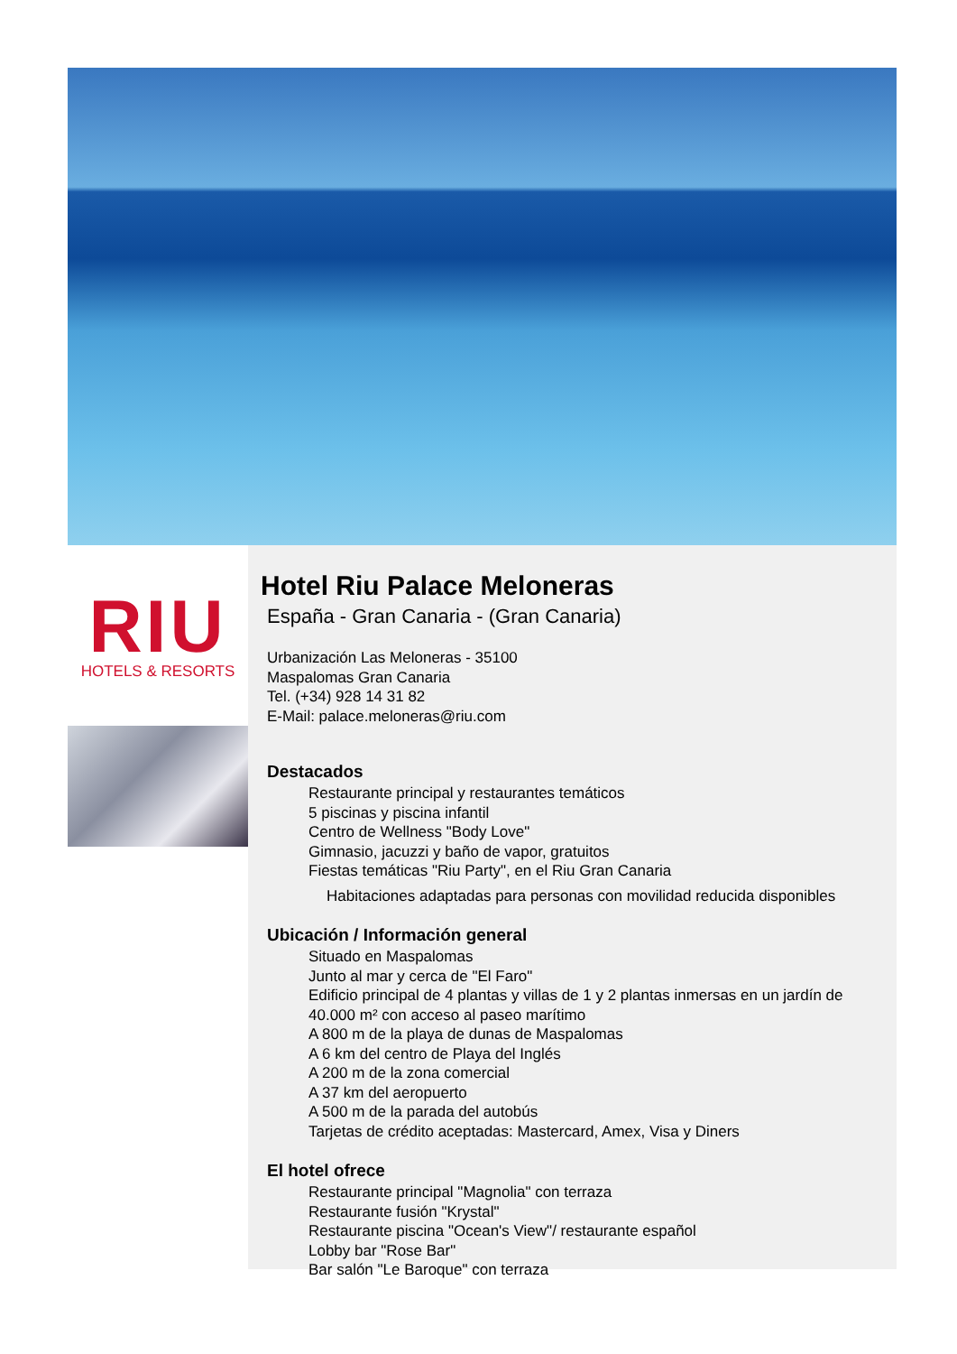RIU
HOTELS & RESORTS
Hotel Riu Palace Meloneras
España - Gran Canaria - (Gran Canaria)
Urbanización Las Meloneras - 35100
Maspalomas Gran Canaria
Tel. (+34) 928 14 31 82
E-Mail: palace.meloneras@riu.com
Destacados
Restaurante principal y restaurantes temáticos
5 piscinas y piscina infantil
Centro de Wellness "Body Love"
Gimnasio, jacuzzi y baño de vapor, gratuitos
Fiestas temáticas "Riu Party", en el Riu Gran Canaria
Habitaciones adaptadas para personas con movilidad reducida disponibles
Ubicación / Información general
Situado en Maspalomas
Junto al mar y cerca de "El Faro"
Edificio principal de 4 plantas y villas de 1 y 2 plantas inmersas en un jardín de 40.000 m² con acceso al paseo marítimo
A 800 m de la playa de dunas de Maspalomas
A 6 km del centro de Playa del Inglés
A 200 m de la zona comercial
A 37 km del aeropuerto
A 500 m de la parada del autobús
Tarjetas de crédito aceptadas: Mastercard, Amex, Visa y Diners
El hotel ofrece
Restaurante principal "Magnolia" con terraza
Restaurante fusión "Krystal"
Restaurante piscina "Ocean's View"/ restaurante español
Lobby bar "Rose Bar"
Bar salón "Le Baroque" con terraza